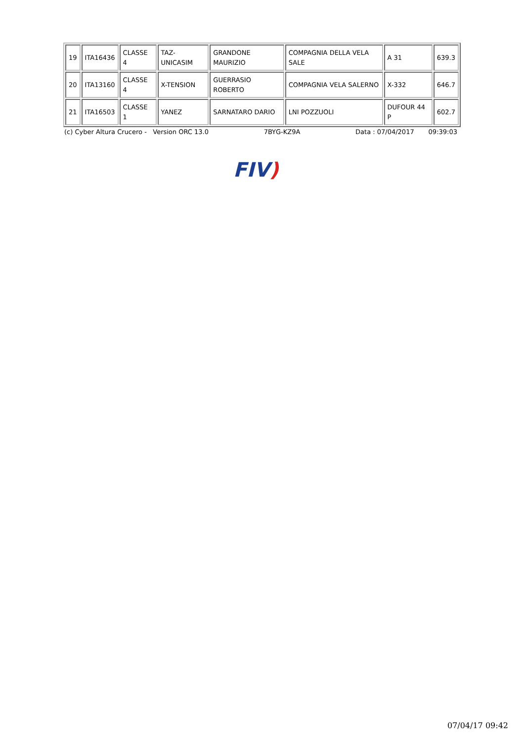| 19 | ITA16436 | CLASSE 4 | TAZ-UNICASIM | GRANDONE MAURIZIO | COMPAGNIA DELLA VELA SALE | A 31 | 639.3 |
| 20 | ITA13160 | CLASSE 4 | X-TENSION | GUERRASIO ROBERTO | COMPAGNIA VELA SALERNO | X-332 | 646.7 |
| 21 | ITA16503 | CLASSE 1 | YANEZ | SARNATARO DARIO | LNI POZZUOLI | DUFOUR 44 P | 602.7 |
(c) Cyber Altura Crucero - Version ORC 13.0 7BYG-KZ9A Data : 07/04/2017 09:39:03
FIV)
07/04/17 09:42